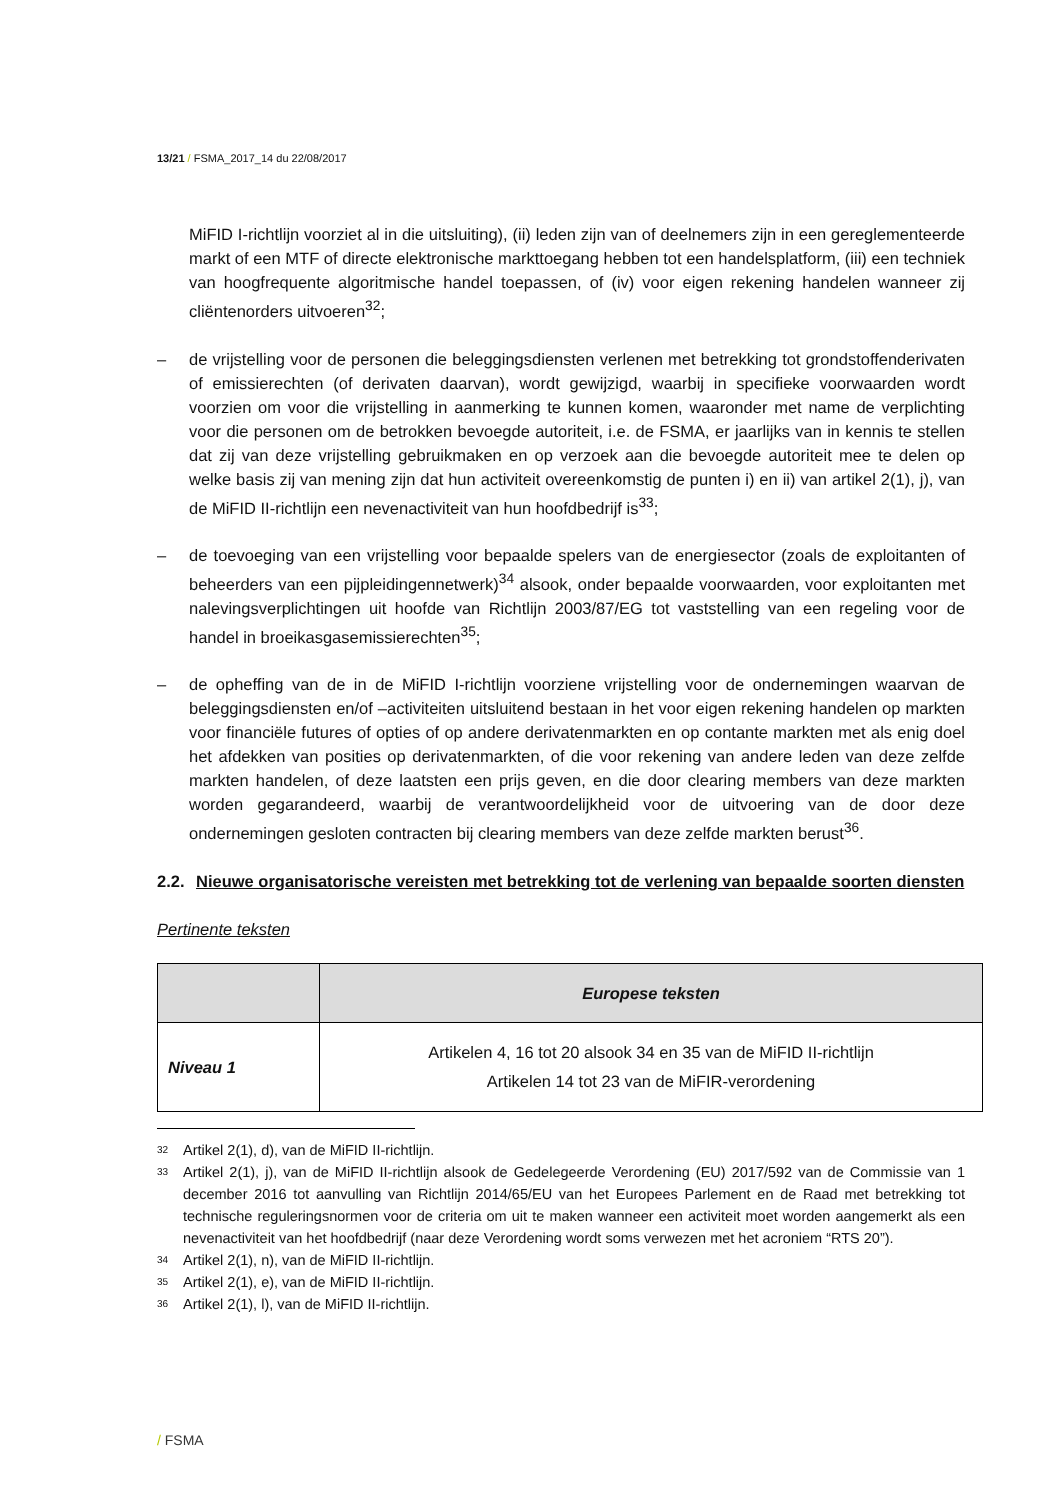13/21 / FSMA_2017_14 du 22/08/2017
MiFID I-richtlijn voorziet al in die uitsluiting), (ii) leden zijn van of deelnemers zijn in een gereglementeerde markt of een MTF of directe elektronische markttoegang hebben tot een handelsplatform, (iii) een techniek van hoogfrequente algoritmische handel toepassen, of (iv) voor eigen rekening handelen wanneer zij cliëntenorders uitvoeren<sup>32</sup>;
– de vrijstelling voor de personen die beleggingsdiensten verlenen met betrekking tot grondstoffenderivaten of emissierechten (of derivaten daarvan), wordt gewijzigd, waarbij in specifieke voorwaarden wordt voorzien om voor die vrijstelling in aanmerking te kunnen komen, waaronder met name de verplichting voor die personen om de betrokken bevoegde autoriteit, i.e. de FSMA, er jaarlijks van in kennis te stellen dat zij van deze vrijstelling gebruikmaken en op verzoek aan die bevoegde autoriteit mee te delen op welke basis zij van mening zijn dat hun activiteit overeenkomstig de punten i) en ii) van artikel 2(1), j), van de MiFID II-richtlijn een nevenactiviteit van hun hoofdbedrijf is<sup>33</sup>;
– de toevoeging van een vrijstelling voor bepaalde spelers van de energiesector (zoals de exploitanten of beheerders van een pijpleidingennetwerk)<sup>34</sup> alsook, onder bepaalde voorwaarden, voor exploitanten met nalevingsverplichtingen uit hoofde van Richtlijn 2003/87/EG tot vaststelling van een regeling voor de handel in broeikasgasemissierechten<sup>35</sup>;
– de opheffing van de in de MiFID I-richtlijn voorziene vrijstelling voor de ondernemingen waarvan de beleggingsdiensten en/of –activiteiten uitsluitend bestaan in het voor eigen rekening handelen op markten voor financiële futures of opties of op andere derivatenmarkten en op contante markten met als enig doel het afdekken van posities op derivatenmarkten, of die voor rekening van andere leden van deze zelfde markten handelen, of deze laatsten een prijs geven, en die door clearing members van deze markten worden gegarandeerd, waarbij de verantwoordelijkheid voor de uitvoering van de door deze ondernemingen gesloten contracten bij clearing members van deze zelfde markten berust<sup>36</sup>.
2.2. Nieuwe organisatorische vereisten met betrekking tot de verlening van bepaalde soorten diensten
Pertinente teksten
| | Europese teksten |
| --- | --- |
| Niveau 1 | Artikelen 4, 16 tot 20 alsook 34 en 35 van de MiFID II-richtlijn Artikelen 14 tot 23 van de MiFIR-verordening |
<sup>32</sup> Artikel 2(1), d), van de MiFID II-richtlijn.
<sup>33</sup> Artikel 2(1), j), van de MiFID II-richtlijn alsook de Gedelegeerde Verordening (EU) 2017/592 van de Commissie van 1 december 2016 tot aanvulling van Richtlijn 2014/65/EU van het Europees Parlement en de Raad met betrekking tot technische reguleringsnormen voor de criteria om uit te maken wanneer een activiteit moet worden aangemerkt als een nevenactiviteit van het hoofdbedrijf (naar deze Verordening wordt soms verwezen met het acroniem “RTS 20”).
<sup>34</sup> Artikel 2(1), n), van de MiFID II-richtlijn.
<sup>35</sup> Artikel 2(1), e), van de MiFID II-richtlijn.
<sup>36</sup> Artikel 2(1), l), van de MiFID II-richtlijn.
/ FSMA